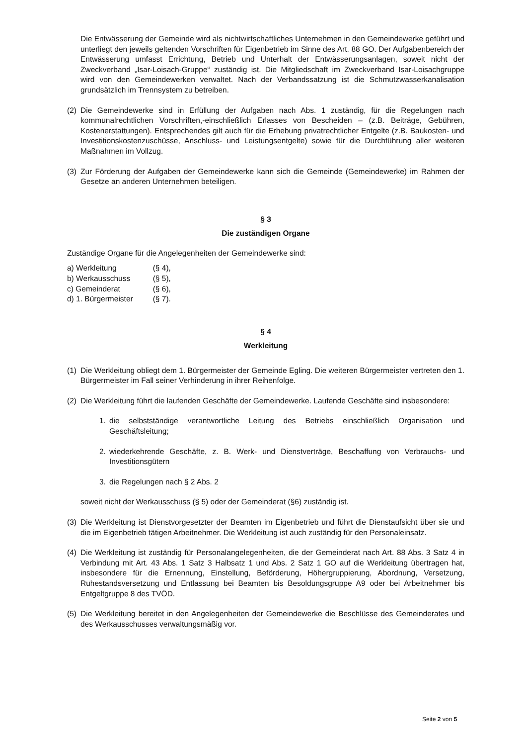Die Entwässerung der Gemeinde wird als nichtwirtschaftliches Unternehmen in den Gemeindewerke geführt und unterliegt den jeweils geltenden Vorschriften für Eigenbetrieb im Sinne des Art. 88 GO. Der Aufgabenbereich der Entwässerung umfasst Errichtung, Betrieb und Unterhalt der Entwässerungsanlagen, soweit nicht der Zweckverband „Isar-Loisach-Gruppe“ zuständig ist. Die Mitgliedschaft im Zweckverband Isar-Loisachgruppe wird von den Gemeindewerken verwaltet. Nach der Verbandssatzung ist die Schmutzwasserkanalisation grundsätzlich im Trennsystem zu betreiben.
(2)
Die Gemeindewerke sind in Erfüllung der Aufgaben nach Abs. 1 zuständig, für die Regelungen nach kommunalrechtlichen Vorschriften,-einschließlich Erlasses von Bescheiden – (z.B. Beiträge, Gebühren, Kostenerstattungen). Entsprechendes gilt auch für die Erhebung privatrechtlicher Entgelte (z.B. Baukosten- und Investitionskostenzuschüsse, Anschluss- und Leistungsentgelte) sowie für die Durchführung aller weiteren Maßnahmen im Vollzug.
(3)
Zur Förderung der Aufgaben der Gemeindewerke kann sich die Gemeinde (Gemeindewerke) im Rahmen der Gesetze an anderen Unternehmen beteiligen.
§ 3
Die zuständigen Organe
Zuständige Organe für die Angelegenheiten der Gemeindewerke sind:
| a) Werkleitung | (§ 4), |
| b) Werkausschuss | (§ 5), |
| c) Gemeinderat | (§ 6), |
| d) 1. Bürgermeister | (§ 7). |
§ 4
Werkleitung
(1)
Die Werkleitung obliegt dem 1. Bürgermeister der Gemeinde Egling. Die weiteren Bürgermeister vertreten den 1. Bürgermeister im Fall seiner Verhinderung in ihrer Reihenfolge.
(2)
Die Werkleitung führt die laufenden Geschäfte der Gemeindewerke. Laufende Geschäfte sind insbesondere:
1. die selbstständige verantwortliche Leitung des Betriebs einschließlich Organisation und Geschäftsleitung;
2. wiederkehrende Geschäfte, z. B. Werk- und Dienstverträge, Beschaffung von Verbrauchs- und Investitionsgütern
3. die Regelungen nach § 2 Abs. 2
soweit nicht der Werkausschuss (§ 5) oder der Gemeinderat (§6) zuständig ist.
(3)
Die Werkleitung ist Dienstvorgesetzter der Beamten im Eigenbetrieb und führt die Dienstaufsicht über sie und die im Eigenbetrieb tätigen Arbeitnehmer. Die Werkleitung ist auch zuständig für den Personaleinsatz.
(4)
Die Werkleitung ist zuständig für Personalangelegenheiten, die der Gemeinderat nach Art. 88 Abs. 3 Satz 4 in Verbindung mit Art. 43 Abs. 1 Satz 3 Halbsatz 1 und Abs. 2 Satz 1 GO auf die Werkleitung übertragen hat, insbesondere für die Ernennung, Einstellung, Beförderung, Höhergruppierung, Abordnung, Versetzung, Ruhestandsversetzung und Entlassung bei Beamten bis Besoldungsgruppe A9 oder bei Arbeitnehmer bis Entgeltgruppe 8 des TVÖD.
(5)
Die Werkleitung bereitet in den Angelegenheiten der Gemeindewerke die Beschlüsse des Gemeinderates und des Werkausschusses verwaltungsmäßig vor.
Seite 2 von 5